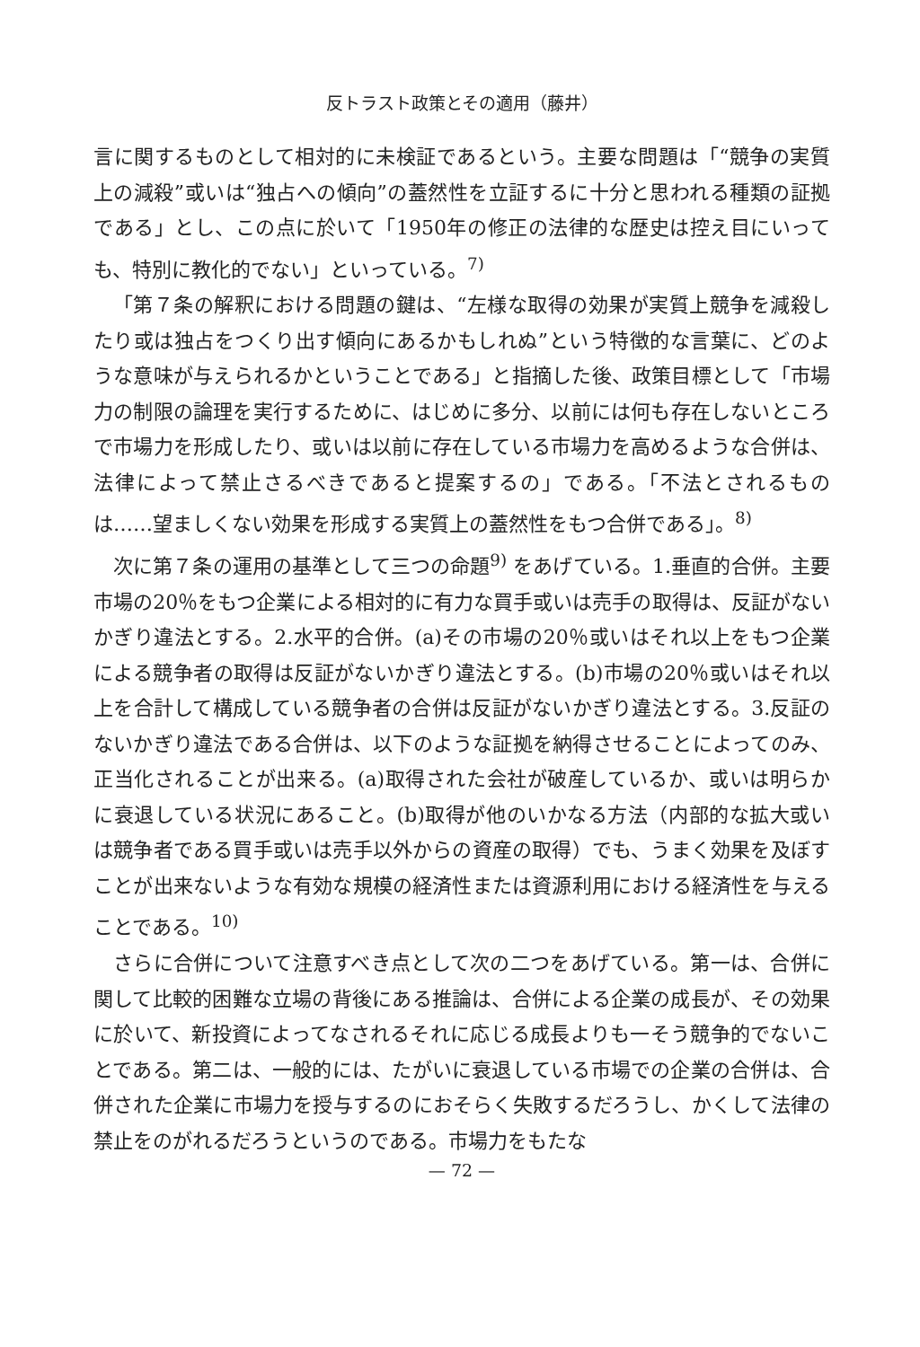反トラスト政策とその適用（藤井）
言に関するものとして相対的に未検証であるという。主要な問題は「“競争の実質上の減殺”或いは“独占への傾向”の蓋然性を立証するに十分と思われる種類の証拠である」とし、この点に於いて「1950年の修正の法律的な歴史は控え目にいっても、特別に教化的でない」といっている。<sup>7)</sup>
「第７条の解釈における問題の鍵は、“左様な取得の効果が実質上競争を減殺したり或は独占をつくり出す傾向にあるかもしれぬ”という特徴的な言葉に、どのような意味が与えられるかということである」と指摘した後、政策目標として「市場力の制限の論理を実行するために、はじめに多分、以前には何も存在しないところで市場力を形成したり、或いは以前に存在している市場力を高めるような合併は、法律によって禁止さるべきであると提案するの」である。「不法とされるものは……望ましくない効果を形成する実質上の蓋然性をもつ合併である」。<sup>8)</sup>
次に第７条の運用の基準として三つの命題<sup>9)</sup> をあげている。1.垂直的合併。主要市場の20％をもつ企業による相対的に有力な買手或いは売手の取得は、反証がないかぎり違法とする。2.水平的合併。(a)その市場の20％或いはそれ以上をもつ企業による競争者の取得は反証がないかぎり違法とする。(b)市場の20％或いはそれ以上を合計して構成している競争者の合併は反証がないかぎり違法とする。3.反証のないかぎり違法である合併は、以下のような証拠を納得させることによってのみ、正当化されることが出来る。(a)取得された会社が破産しているか、或いは明らかに衰退している状況にあること。(b)取得が他のいかなる方法（内部的な拡大或いは競争者である買手或いは売手以外からの資産の取得）でも、うまく効果を及ぼすことが出来ないような有効な規模の経済性または資源利用における経済性を与えることである。<sup>10)</sup>
さらに合併について注意すべき点として次の二つをあげている。第一は、合併に関して比較的困難な立場の背後にある推論は、合併による企業の成長が、その効果に於いて、新投資によってなされるそれに応じる成長よりも一そう競争的でないことである。第二は、一般的には、たがいに衰退している市場での企業の合併は、合併された企業に市場力を授与するのにおそらく失敗するだろうし、かくして法律の禁止をのがれるだろうというのである。市場力をもたな
— 72 —